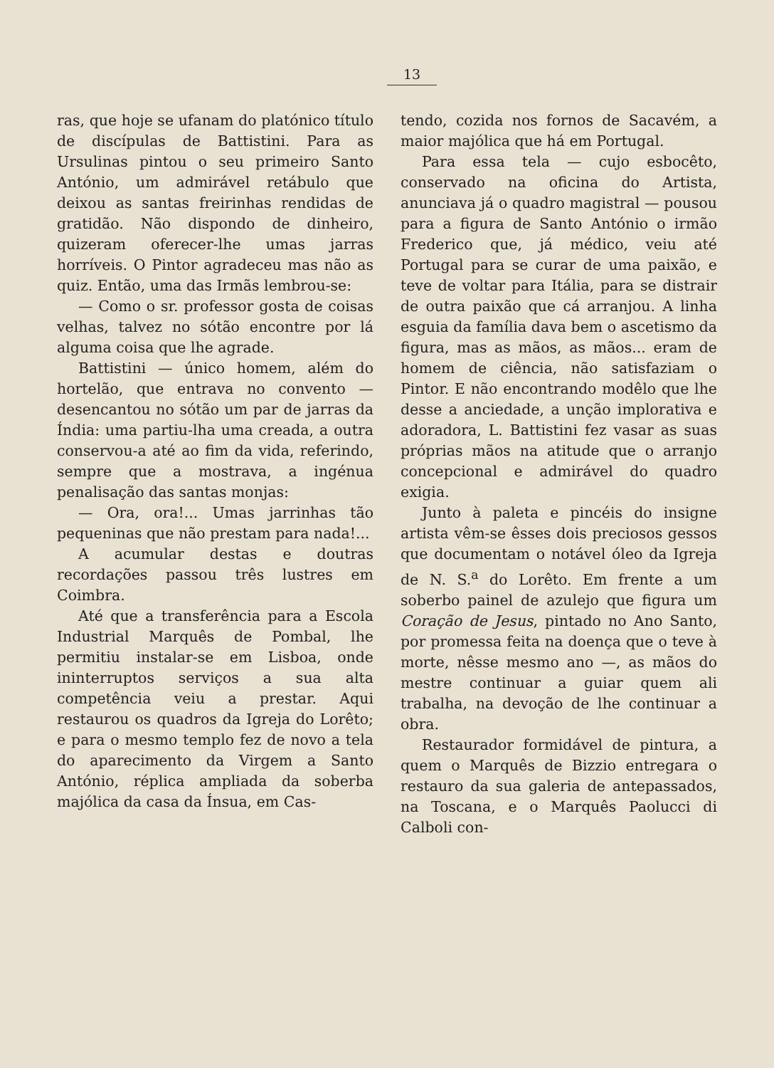13
ras, que hoje se ufanam do platónico título de discípulas de Battistini. Para as Ursulinas pintou o seu primeiro Santo António, um admirável retábulo que deixou as santas freirinhas rendidas de gratidão. Não dispondo de dinheiro, quizeram oferecer-lhe umas jarras horríveis. O Pintor agradeceu mas não as quiz. Então, uma das Irmãs lembrou-se:
— Como o sr. professor gosta de coisas velhas, talvez no sótão encontre por lá alguma coisa que lhe agrade.
Battistini — único homem, além do hortelão, que entrava no convento — desencantou no sótão um par de jarras da Índia: uma partiu-lha uma creada, a outra conservou-a até ao fim da vida, referindo, sempre que a mostrava, a ingénua penalisação das santas monjas:
— Ora, ora!... Umas jarrinhas tão pequeninas que não prestam para nada!...
A acumular destas e doutras recordações passou três lustres em Coimbra.
Até que a transferência para a Escola Industrial Marquês de Pombal, lhe permitiu instalar-se em Lisboa, onde ininterruptos serviços a sua alta competência veiu a prestar. Aqui restaurou os quadros da Igreja do Lorêto; e para o mesmo templo fez de novo a tela do aparecimento da Virgem a Santo António, réplica ampliada da soberba majólica da casa da Ínsua, em Cas-
tendo, cozida nos fornos de Sacavém, a maior majólica que há em Portugal.
Para essa tela — cujo esbocêto, conservado na oficina do Artista, anunciava já o quadro magistral — pousou para a figura de Santo António o irmão Frederico que, já médico, veiu até Portugal para se curar de uma paixão, e teve de voltar para Itália, para se distrair de outra paixão que cá arranjou. A linha esguia da família dava bem o ascetismo da figura, mas as mãos, as mãos... eram de homem de ciência, não satisfaziam o Pintor. E não encontrando modêlo que lhe desse a anciedade, a unção implorativa e adoradora, L. Battistini fez vasar as suas próprias mãos na atitude que o arranjo concepcional e admirável do quadro exigia.
Junto à paleta e pincéis do insigne artista vêm-se êsses dois preciosos gessos que documentam o notável óleo da Igreja de N. S.<sup>a</sup> do Lorêto. Em frente a um soberbo painel de azulejo que figura um Coração de Jesus, pintado no Ano Santo, por promessa feita na doença que o teve à morte, nêsse mesmo ano —, as mãos do mestre continuar a guiar quem ali trabalha, na devoção de lhe continuar a obra.
Restaurador formidável de pintura, a quem o Marquês de Bizzio entregara o restauro da sua galeria de antepassados, na Toscana, e o Marquês Paolucci di Calboli con-